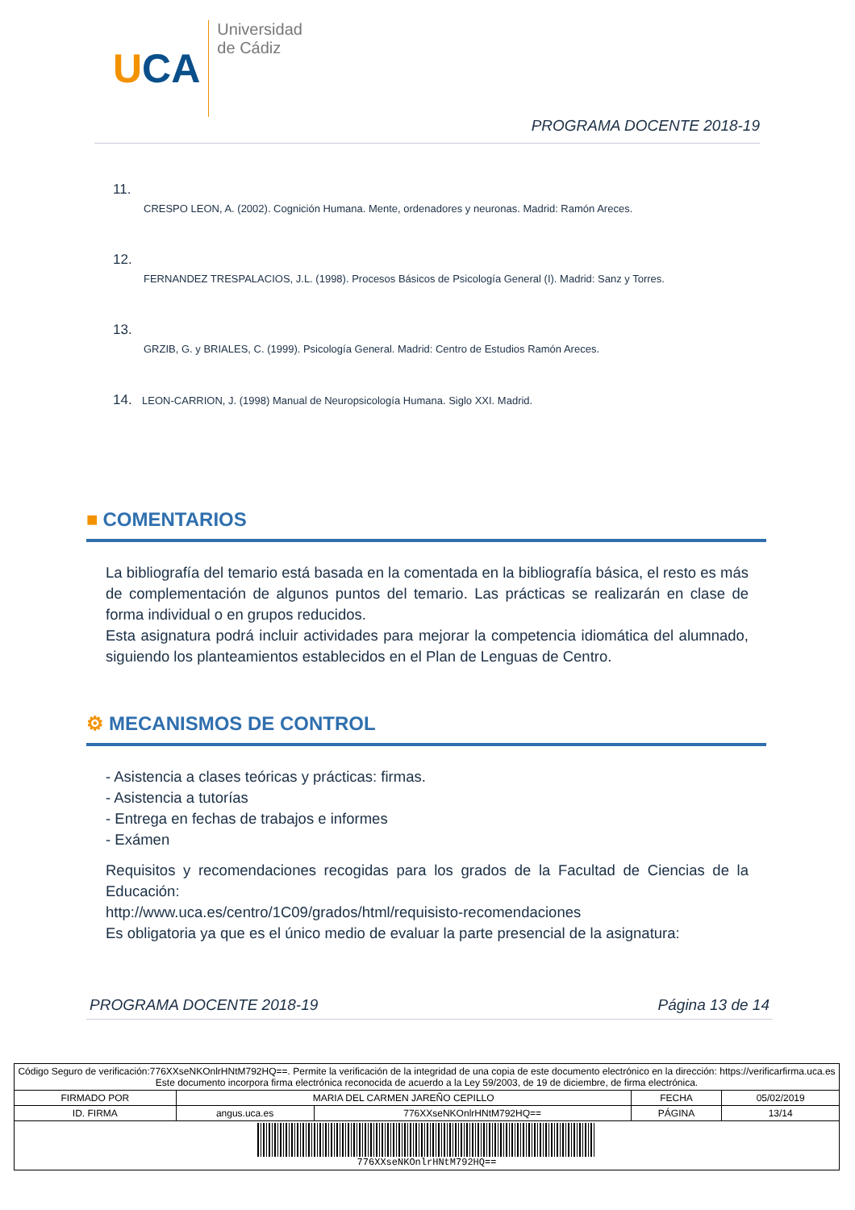UCA
Universidad
de Cádiz
PROGRAMA DOCENTE 2018-19
11.
CRESPO LEON, A. (2002). Cognición Humana. Mente, ordenadores y neuronas. Madrid: Ramón Areces.
12.
FERNANDEZ TRESPALACIOS, J.L. (1998). Procesos Básicos de Psicología General (I). Madrid: Sanz y Torres.
13.
GRZIB, G. y BRIALES, C. (1999). Psicología General. Madrid: Centro de Estudios Ramón Areces.
14. LEON-CARRION, J. (1998) Manual de Neuropsicología Humana. Siglo XXI. Madrid.
■ COMENTARIOS
La bibliografía del temario está basada en la comentada en la bibliografía básica, el resto es más de complementación de algunos puntos del temario. Las prácticas se realizarán en clase de forma individual o en grupos reducidos.
Esta asignatura podrá incluir actividades para mejorar la competencia idiomática del alumnado, siguiendo los planteamientos establecidos en el Plan de Lenguas de Centro.
⚙ MECANISMOS DE CONTROL
- Asistencia a clases teóricas y prácticas: firmas.
- Asistencia a tutorías
- Entrega en fechas de trabajos e informes
- Exámen
Requisitos y recomendaciones recogidas para los grados de la Facultad de Ciencias de la Educación:
http://www.uca.es/centro/1C09/grados/html/requisisto-recomendaciones
Es obligatoria ya que es el único medio de evaluar la parte presencial de la asignatura:
PROGRAMA DOCENTE 2018-19 Página 13 de 14
| Código Seguro de verificación:776XXseNKOnlrHNtM792HQ==. Permite la verificación de la integridad de una copia de este documento electrónico en la dirección: https://verificarfirma.uca.es Este documento incorpora firma electrónica reconocida de acuerdo a la Ley 59/2003, de 19 de diciembre, de firma electrónica. | | | | |
| FIRMADO POR | MARIA DEL CARMEN JAREÑO CEPILLO | | FECHA | 05/02/2019 |
| ID. FIRMA | angus.uca.es | 776XXseNKOnlrHNtM792HQ== | PÁGINA | 13/14 |
| 776XXseNKOnlrHNtM792HQ== | | | | |